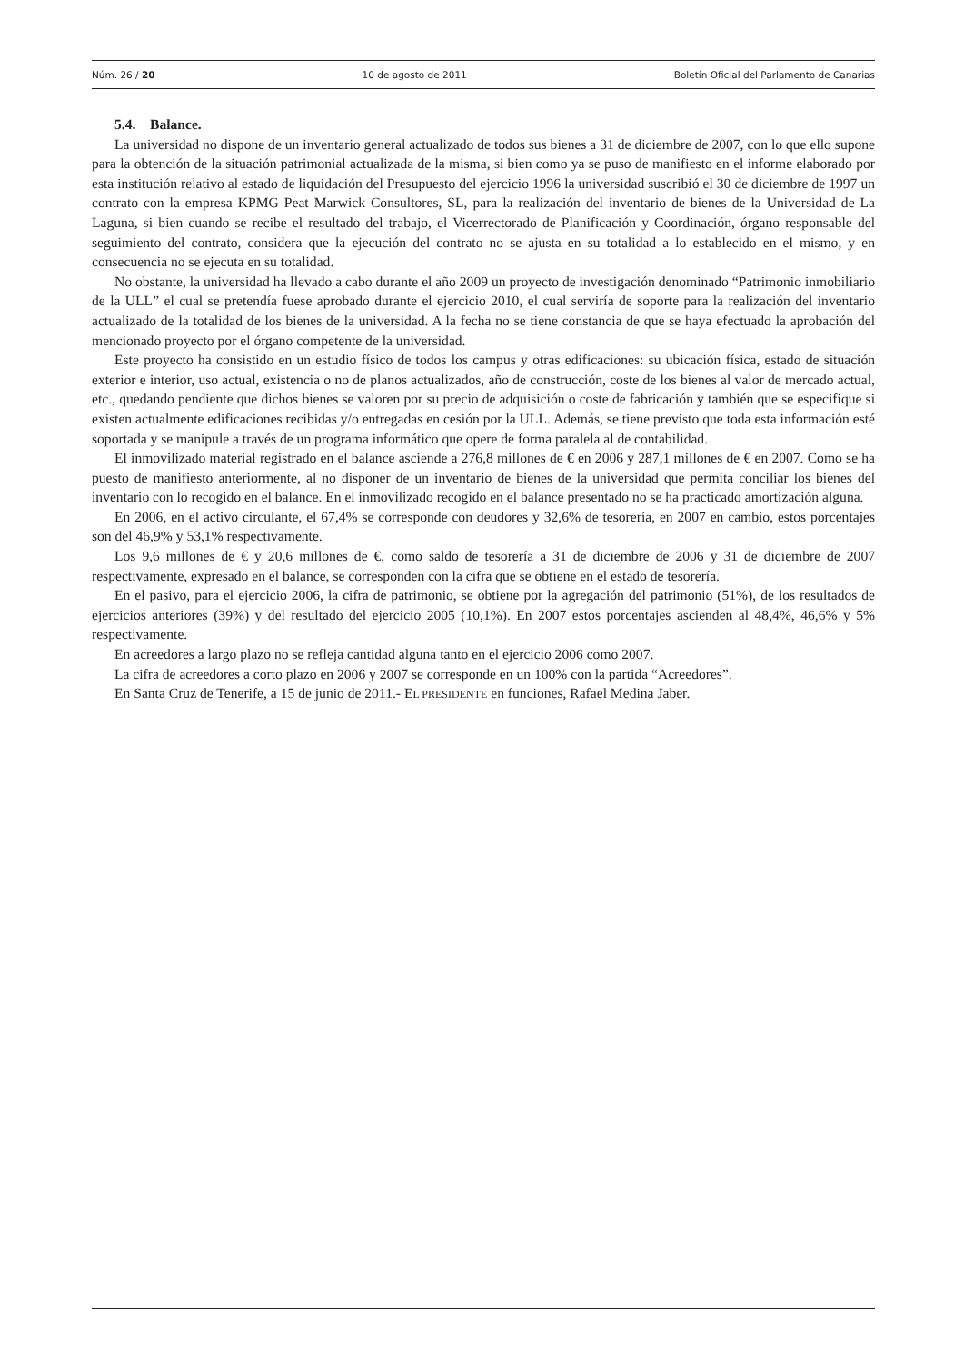Núm. 26 / 20 10 de agosto de 2011 Boletín Oficial del Parlamento de Canarias
5.4. Balance.
La universidad no dispone de un inventario general actualizado de todos sus bienes a 31 de diciembre de 2007, con lo que ello supone para la obtención de la situación patrimonial actualizada de la misma, si bien como ya se puso de manifiesto en el informe elaborado por esta institución relativo al estado de liquidación del Presupuesto del ejercicio 1996 la universidad suscribió el 30 de diciembre de 1997 un contrato con la empresa KPMG Peat Marwick Consultores, SL, para la realización del inventario de bienes de la Universidad de La Laguna, si bien cuando se recibe el resultado del trabajo, el Vicerrectorado de Planificación y Coordinación, órgano responsable del seguimiento del contrato, considera que la ejecución del contrato no se ajusta en su totalidad a lo establecido en el mismo, y en consecuencia no se ejecuta en su totalidad.
No obstante, la universidad ha llevado a cabo durante el año 2009 un proyecto de investigación denominado “Patrimonio inmobiliario de la ULL” el cual se pretendía fuese aprobado durante el ejercicio 2010, el cual serviría de soporte para la realización del inventario actualizado de la totalidad de los bienes de la universidad. A la fecha no se tiene constancia de que se haya efectuado la aprobación del mencionado proyecto por el órgano competente de la universidad.
Este proyecto ha consistido en un estudio físico de todos los campus y otras edificaciones: su ubicación física, estado de situación exterior e interior, uso actual, existencia o no de planos actualizados, año de construcción, coste de los bienes al valor de mercado actual, etc., quedando pendiente que dichos bienes se valoren por su precio de adquisición o coste de fabricación y también que se especifique si existen actualmente edificaciones recibidas y/o entregadas en cesión por la ULL. Además, se tiene previsto que toda esta información esté soportada y se manipule a través de un programa informático que opere de forma paralela al de contabilidad.
El inmovilizado material registrado en el balance asciende a 276,8 millones de € en 2006 y 287,1 millones de € en 2007. Como se ha puesto de manifiesto anteriormente, al no disponer de un inventario de bienes de la universidad que permita conciliar los bienes del inventario con lo recogido en el balance. En el inmovilizado recogido en el balance presentado no se ha practicado amortización alguna.
En 2006, en el activo circulante, el 67,4% se corresponde con deudores y 32,6% de tesorería, en 2007 en cambio, estos porcentajes son del 46,9% y 53,1% respectivamente.
Los 9,6 millones de € y 20,6 millones de €, como saldo de tesorería a 31 de diciembre de 2006 y 31 de diciembre de 2007 respectivamente, expresado en el balance, se corresponden con la cifra que se obtiene en el estado de tesorería.
En el pasivo, para el ejercicio 2006, la cifra de patrimonio, se obtiene por la agregación del patrimonio (51%), de los resultados de ejercicios anteriores (39%) y del resultado del ejercicio 2005 (10,1%). En 2007 estos porcentajes ascienden al 48,4%, 46,6% y 5% respectivamente.
En acreedores a largo plazo no se refleja cantidad alguna tanto en el ejercicio 2006 como 2007.
La cifra de acreedores a corto plazo en 2006 y 2007 se corresponde en un 100% con la partida “Acreedores”.
En Santa Cruz de Tenerife, a 15 de junio de 2011.- EL PRESIDENTE en funciones, Rafael Medina Jaber.